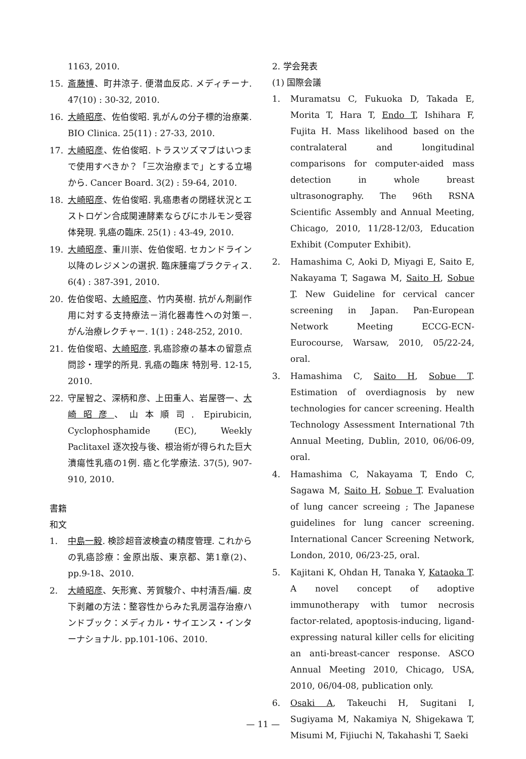1163, 2010.
15. 斎藤博、町井涼子. 便潜血反応. メディチーナ. 47(10) : 30-32, 2010.
16. 大崎昭彦、佐伯俊昭. 乳がんの分子標的治療薬. BIO Clinica. 25(11) : 27-33, 2010.
17. 大崎昭彦、佐伯俊昭. トラスツズマブはいつまで使用すべきか？「三次治療まで」とする立場から. Cancer Board. 3(2) : 59-64, 2010.
18. 大崎昭彦、佐伯俊昭. 乳癌患者の閉経状況とエストロゲン合成関連酵素ならびにホルモン受容体発現. 乳癌の臨床. 25(1) : 43-49, 2010.
19. 大崎昭彦、重川崇、佐伯俊昭. セカンドライン以降のレジメンの選択. 臨床腫瘍プラクティス. 6(4) : 387-391, 2010.
20. 佐伯俊昭、大崎昭彦、竹内英樹. 抗がん剤副作用に対する支持療法－消化器毒性への対策－. がん治療レクチャー. 1(1) : 248-252, 2010.
21. 佐伯俊昭、大崎昭彦. 乳癌診療の基本の留意点 問診・理学的所見. 乳癌の臨床 特別号. 12-15, 2010.
22. 守屋智之、深柄和彦、上田重人、岩屋啓一、大崎昭彦、山本順司. Epirubicin, Cyclophosphamide (EC), Weekly Paclitaxel 逐次投与後、根治術が得られた巨大潰瘍性乳癌の1例. 癌と化学療法. 37(5), 907-910, 2010.
書籍
和文
1. 中島一毅. 検診超音波検査の精度管理. これからの乳癌診療：金原出版、東京都、第1章(2)、pp.9-18、2010.
2. 大崎昭彦、矢形寛、芳賀駿介、中村清吾/編. 皮下剥離の方法：整容性からみた乳房温存治療ハンドブック：メディカル・サイエンス・インターナショナル. pp.101-106、2010.
2. 学会発表
(1) 国際会議
1. Muramatsu C, Fukuoka D, Takada E, Morita T, Hara T, Endo T, Ishihara F, Fujita H. Mass likelihood based on the contralateral and longitudinal comparisons for computer-aided mass detection in whole breast ultrasonography. The 96th RSNA Scientific Assembly and Annual Meeting, Chicago, 2010, 11/28-12/03, Education Exhibit (Computer Exhibit).
2. Hamashima C, Aoki D, Miyagi E, Saito E, Nakayama T, Sagawa M, Saito H, Sobue T. New Guideline for cervical cancer screening in Japan. Pan-European Network Meeting ECCG-ECN-Eurocourse, Warsaw, 2010, 05/22-24, oral.
3. Hamashima C, Saito H, Sobue T. Estimation of overdiagnosis by new technologies for cancer screening. Health Technology Assessment International 7th Annual Meeting, Dublin, 2010, 06/06-09, oral.
4. Hamashima C, Nakayama T, Endo C, Sagawa M, Saito H, Sobue T. Evaluation of lung cancer screeing ; The Japanese guidelines for lung cancer screening. International Cancer Screening Network, London, 2010, 06/23-25, oral.
5. Kajitani K, Ohdan H, Tanaka Y, Kataoka T. A novel concept of adoptive immunotherapy with tumor necrosis factor-related, apoptosis-inducing, ligand-expressing natural killer cells for eliciting an anti-breast-cancer response. ASCO Annual Meeting 2010, Chicago, USA, 2010, 06/04-08, publication only.
6. Osaki A, Takeuchi H, Sugitani I, Sugiyama M, Nakamiya N, Shigekawa T, Misumi M, Fijiuchi N, Takahashi T, Saeki
— 11 —